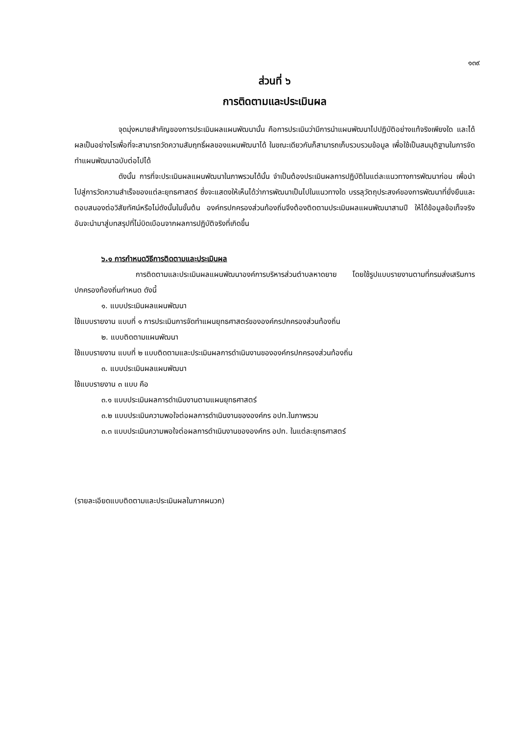๑๓๙
ส่วนที่ ๖
การติดตามและประเมินผล
จุดมุ่งหมายสำคัญของการประเมินผลแผนพัฒนานั้น คือการประเมินว่ามีการนำแผนพัฒนาไปปฏิบัติอย่างแท้จริงเพียงใด และได้ผลเป็นอย่างไรเพื่อที่จะสามารถวัดความสัมฤทธิ์ผลของแผนพัฒนาได้ ในขณะเดียวกันก็สามารถเก็บรวบรวมข้อมูล เพื่อใช้เป็นสมมุติฐานในการจัดทำแผนพัฒนาฉบับต่อไปได้
ดังนั้น การที่จะประเมินผลแผนพัฒนาในภาพรวมได้นั้น จำเป็นต้องประเมินผลการปฏิบัติในแต่ละแนวทางการพัฒนาก่อน เพื่อนำไปสู่การวัดความสำเร็จของแต่ละยุทธศาสตร์ ซึ่งจะแสดงให้เห็นได้ว่าการพัฒนาเป็นไปในแนวทางใด บรรลุวัตถุประสงค์ของการพัฒนาที่ยั่งยืนและตอบสนองต่อวิสัยทัศน์หรือไม่ดังนั้นในขั้นต้น องค์กรปกครองส่วนท้องถิ่นจึงต้องติดตามประเมินผลแผนพัฒนาสามปี ให้ได้ข้อมูลข้อเท็จจริง อันจะนำมาสู่บทสรุปที่ไม่บิดเบือนจากผลการปฏิบัติจริงที่เกิดขึ้น
๖.๑ การกำหนดวิธีการติดตามและประเมินผล
การติดตามและประเมินผลแผนพัฒนาองค์การบริหารส่วนตำบลหาดยาย โดยใช้รูปแบบรายงานตามที่กรมส่งเสริมการปกครองท้องถิ่นกำหนด ดังนี้
๑. แบบประเมินผลแผนพัฒนา
ใช้แบบรายงาน แบบที่ ๑ การประเมินการจัดทำแผนยุทธศาสตร์ขององค์กรปกครองส่วนท้องถิ่น
๒. แบบติดตามแผนพัฒนา
ใช้แบบรายงาน แบบที่ ๒ แบบติดตามและประเมินผลการดำเนินงานขององค์กรปกครองส่วนท้องถิ่น
๓. แบบประเมินผลแผนพัฒนา
ใช้แบบรายงาน ๓ แบบ คือ
๓.๑ แบบประเมินผลการดำเนินงานตามแผนยุทธศาสตร์
๓.๒ แบบประเมินความพอใจต่อผลการดำเนินงานขององค์กร อปท.ในภาพรวม
๓.๓ แบบประเมินความพอใจต่อผลการดำเนินงานขององค์กร อปท. ในแต่ละยุทธศาสตร์
(รายละเอียดแบบติดตามและประเมินผลในภาคผนวก)